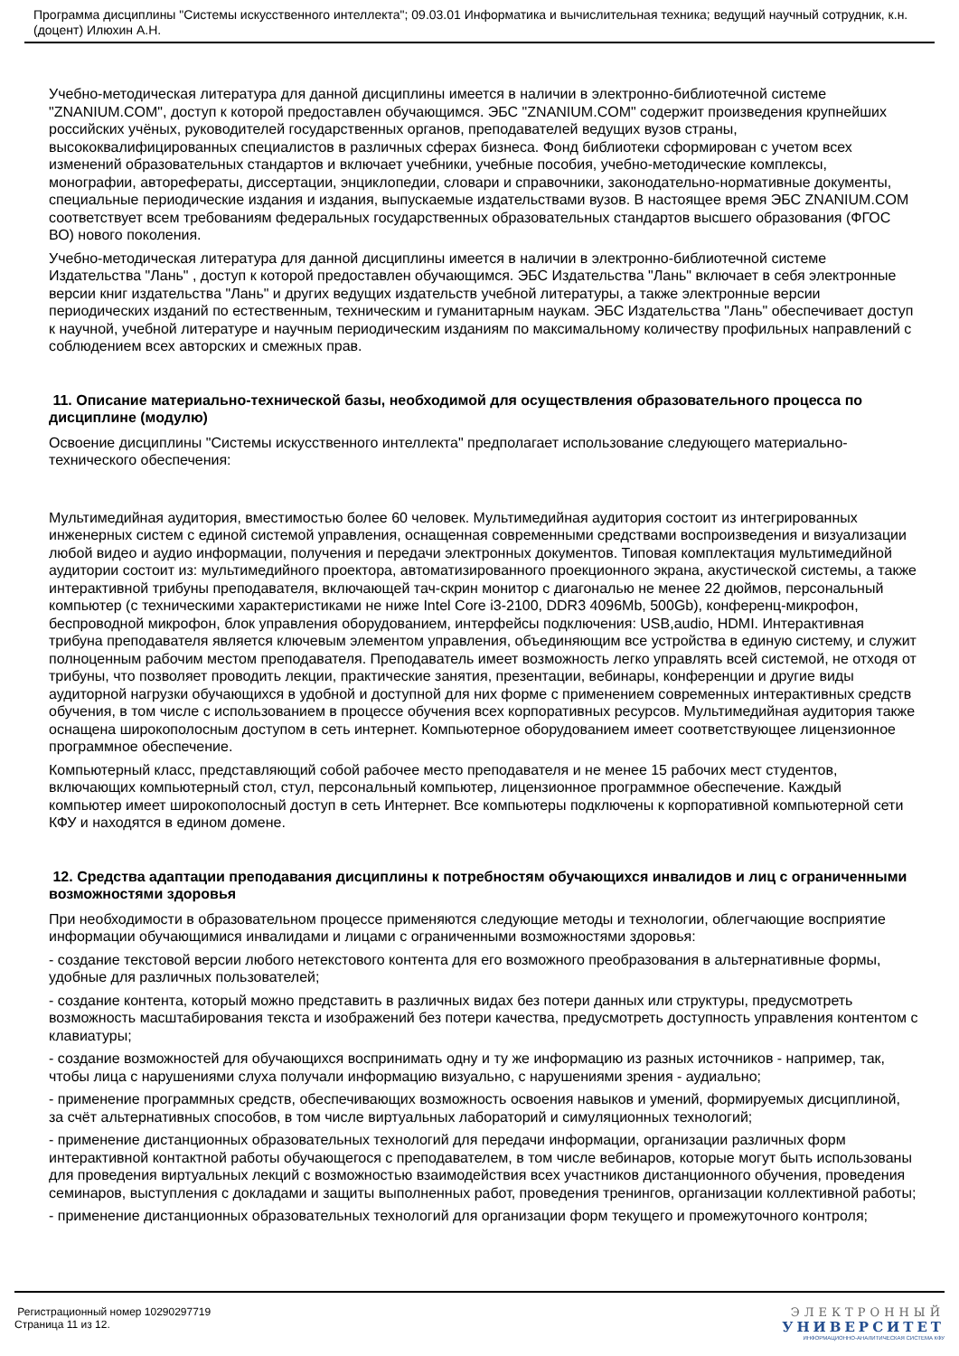Программа дисциплины "Системы искусственного интеллекта"; 09.03.01 Информатика и вычислительная техника; ведущий научный сотрудник, к.н. (доцент) Илюхин А.Н.
Учебно-методическая литература для данной дисциплины имеется в наличии в электронно-библиотечной системе "ZNANIUM.COM", доступ к которой предоставлен обучающимся. ЭБС "ZNANIUM.COM" содержит произведения крупнейших российских учёных, руководителей государственных органов, преподавателей ведущих вузов страны, высококвалифицированных специалистов в различных сферах бизнеса. Фонд библиотеки сформирован с учетом всех изменений образовательных стандартов и включает учебники, учебные пособия, учебно-методические комплексы, монографии, авторефераты, диссертации, энциклопедии, словари и справочники, законодательно-нормативные документы, специальные периодические издания и издания, выпускаемые издательствами вузов. В настоящее время ЭБС ZNANIUM.COM соответствует всем требованиям федеральных государственных образовательных стандартов высшего образования (ФГОС ВО) нового поколения.
Учебно-методическая литература для данной дисциплины имеется в наличии в электронно-библиотечной системе Издательства "Лань" , доступ к которой предоставлен обучающимся. ЭБС Издательства "Лань" включает в себя электронные версии книг издательства "Лань" и других ведущих издательств учебной литературы, а также электронные версии периодических изданий по естественным, техническим и гуманитарным наукам. ЭБС Издательства "Лань" обеспечивает доступ к научной, учебной литературе и научным периодическим изданиям по максимальному количеству профильных направлений с соблюдением всех авторских и смежных прав.
11. Описание материально-технической базы, необходимой для осуществления образовательного процесса по дисциплине (модулю)
Освоение дисциплины "Системы искусственного интеллекта" предполагает использование следующего материально-технического обеспечения:
Мультимедийная аудитория, вместимостью более 60 человек. Мультимедийная аудитория состоит из интегрированных инженерных систем с единой системой управления, оснащенная современными средствами воспроизведения и визуализации любой видео и аудио информации, получения и передачи электронных документов. Типовая комплектация мультимедийной аудитории состоит из: мультимедийного проектора, автоматизированного проекционного экрана, акустической системы, а также интерактивной трибуны преподавателя, включающей тач-скрин монитор с диагональю не менее 22 дюймов, персональный компьютер (с техническими характеристиками не ниже Intel Core i3-2100, DDR3 4096Mb, 500Gb), конференц-микрофон, беспроводной микрофон, блок управления оборудованием, интерфейсы подключения: USB,audio, HDMI. Интерактивная трибуна преподавателя является ключевым элементом управления, объединяющим все устройства в единую систему, и служит полноценным рабочим местом преподавателя. Преподаватель имеет возможность легко управлять всей системой, не отходя от трибуны, что позволяет проводить лекции, практические занятия, презентации, вебинары, конференции и другие виды аудиторной нагрузки обучающихся в удобной и доступной для них форме с применением современных интерактивных средств обучения, в том числе с использованием в процессе обучения всех корпоративных ресурсов. Мультимедийная аудитория также оснащена широкополосным доступом в сеть интернет. Компьютерное оборудованием имеет соответствующее лицензионное программное обеспечение.
Компьютерный класс, представляющий собой рабочее место преподавателя и не менее 15 рабочих мест студентов, включающих компьютерный стол, стул, персональный компьютер, лицензионное программное обеспечение. Каждый компьютер имеет широкополосный доступ в сеть Интернет. Все компьютеры подключены к корпоративной компьютерной сети КФУ и находятся в едином домене.
12. Средства адаптации преподавания дисциплины к потребностям обучающихся инвалидов и лиц с ограниченными возможностями здоровья
При необходимости в образовательном процессе применяются следующие методы и технологии, облегчающие восприятие информации обучающимися инвалидами и лицами с ограниченными возможностями здоровья:
- создание текстовой версии любого нетекстового контента для его возможного преобразования в альтернативные формы, удобные для различных пользователей;
- создание контента, который можно представить в различных видах без потери данных или структуры, предусмотреть возможность масштабирования текста и изображений без потери качества, предусмотреть доступность управления контентом с клавиатуры;
- создание возможностей для обучающихся воспринимать одну и ту же информацию из разных источников - например, так, чтобы лица с нарушениями слуха получали информацию визуально, с нарушениями зрения - аудиально;
- применение программных средств, обеспечивающих возможность освоения навыков и умений, формируемых дисциплиной, за счёт альтернативных способов, в том числе виртуальных лабораторий и симуляционных технологий;
- применение дистанционных образовательных технологий для передачи информации, организации различных форм интерактивной контактной работы обучающегося с преподавателем, в том числе вебинаров, которые могут быть использованы для проведения виртуальных лекций с возможностью взаимодействия всех участников дистанционного обучения, проведения семинаров, выступления с докладами и защиты выполненных работ, проведения тренингов, организации коллективной работы;
- применение дистанционных образовательных технологий для организации форм текущего и промежуточного контроля;
Регистрационный номер 10290297719
Страница 11 из 12.
ЭЛЕКТРОННЫЙ
УНИВЕРСИТЕТ
ИНФОРМАЦИОННО-АНАЛИТИЧЕСКАЯ СИСТЕМА КФУ